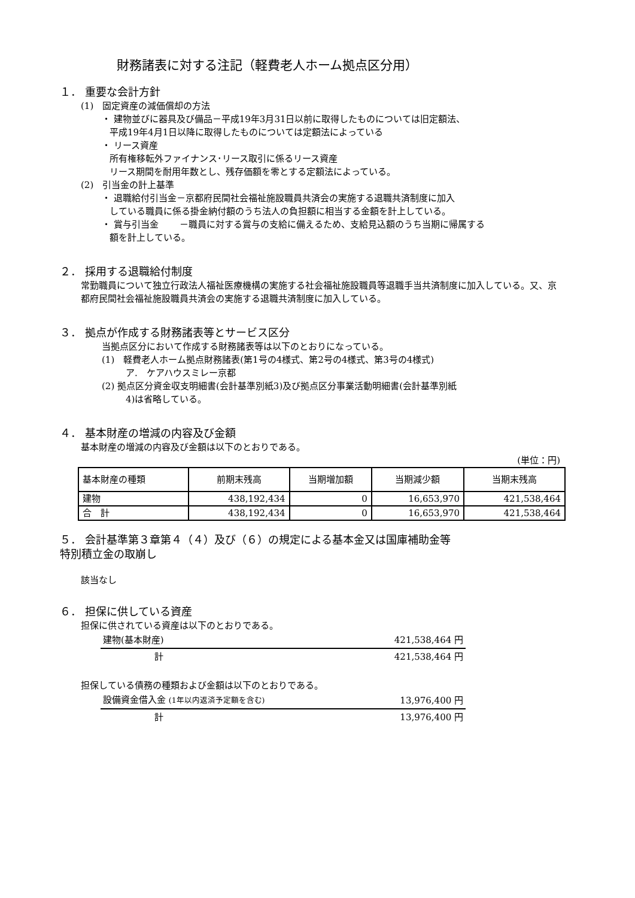財務諸表に対する注記（軽費老人ホーム拠点区分用）
１． 重要な会計方針
(1)　固定資産の減価償却の方法
・ 建物並びに器具及び備品－平成19年3月31日以前に取得したものについては旧定額法、
平成19年4月1日以降に取得したものについては定額法によっている
・ リース資産
所有権移転外ファイナンス･リース取引に係るリース資産
リース期間を耐用年数とし、残存価額を零とする定額法によっている。
(2)　引当金の計上基準
・ 退職給付引当金－京都府民間社会福祉施設職員共済会の実施する退職共済制度に加入
している職員に係る掛金納付額のうち法人の負担額に相当する金額を計上している。
・ 賞与引当金　　 －職員に対する賞与の支給に備えるため、支給見込額のうち当期に帰属する
額を計上している。
２． 採用する退職給付制度
常勤職員について独立行政法人福祉医療機構の実施する社会福祉施設職員等退職手当共済制度に加入している。又、京都府民間社会福祉施設職員共済会の実施する退職共済制度に加入している。
３． 拠点が作成する財務諸表等とサービス区分
当拠点区分において作成する財務諸表等は以下のとおりになっている。
(1)　軽費老人ホーム拠点財務諸表(第1号の4様式、第2号の4様式、第3号の4様式)
ア.　ケアハウスミレー京都
(2) 拠点区分資金収支明細書(会計基準別紙3)及び拠点区分事業活動明細書(会計基準別紙
4)は省略している。
４． 基本財産の増減の内容及び金額
基本財産の増減の内容及び金額は以下のとおりである。
(単位：円)
| 基本財産の種類 | 前期末残高 | 当期増加額 | 当期減少額 | 当期末残高 |
| --- | --- | --- | --- | --- |
| 建物 | 438,192,434 | 0 | 16,653,970 | 421,538,464 |
| 合 計 | 438,192,434 | 0 | 16,653,970 | 421,538,464 |
５． 会計基準第３章第４（４）及び（６）の規定による基本金又は国庫補助金等
特別積立金の取崩し
該当なし
６． 担保に供している資産
担保に供されている資産は以下のとおりである。
| 建物(基本財産) | 421,538,464 円 |
| 計 | 421,538,464 円 |
担保している債務の種類および金額は以下のとおりである。
| 設備資金借入金 (1年以内返済予定額を含む) | 13,976,400 円 |
| 計 | 13,976,400 円 |